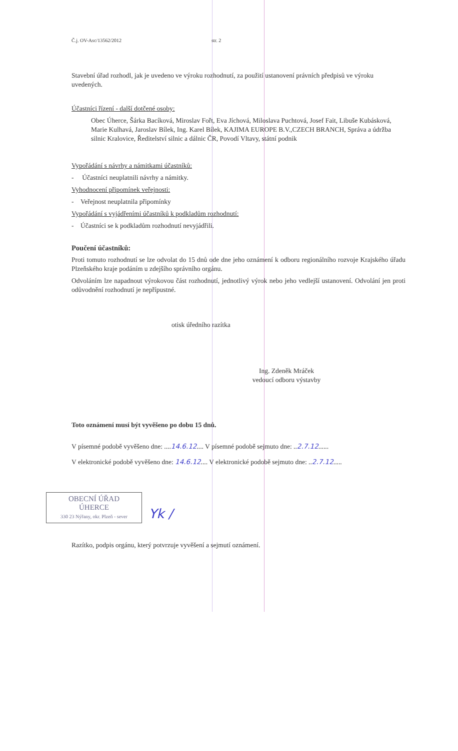Č.j. OV-Asc/13562/2012 str. 2
Stavební úřad rozhodl, jak je uvedeno ve výroku rozhodnutí, za použití ustanovení právních předpisů ve výroku uvedených.
Účastníci řízení - další dotčené osoby:
Obec Úherce, Šárka Bacíková, Miroslav Fořt, Eva Jíchová, Miloslava Puchtová, Josef Fait, Libuše Kubásková, Marie Kulhavá, Jaroslav Bílek, Ing. Karel Bílek, KAJIMA EUROPE B.V.,CZECH BRANCH, Správa a údržba silnic Kralovice, Ředitelství silnic a dálnic ČR, Povodí Vltavy, státní podnik
Vypořádání s návrhy a námitkami účastníků:
- Účastníci neuplatnili návrhy a námitky.
Vyhodnocení připomínek veřejnosti:
- Veřejnost neuplatnila připomínky
Vypořádání s vyjádřeními účastníků k podkladům rozhodnutí:
- Účastníci se k podkladům rozhodnutí nevyjádřili.
Poučení účastníků:
Proti tomuto rozhodnutí se lze odvolat do 15 dnů ode dne jeho oznámení k odboru regionálního rozvoje Krajského úřadu Plzeňského kraje podáním u zdejšího správního orgánu.
Odvoláním lze napadnout výrokovou část rozhodnutí, jednotlivý výrok nebo jeho vedlejší ustanovení. Odvolání jen proti odůvodnění rozhodnutí je nepřípustné.
otisk úředního razítka
Ing. Zdeněk Mráček
vedoucí odboru výstavby
Toto oznámení musí být vyvěšeno po dobu 15 dnů.
V písemné podobě vyvěšeno dne: ....14.6.12.... V písemné podobě sejmuto dne: ..2.7.12......
V elektronické podobě vyvěšeno dne: 14.6.12.... V elektronické podobě sejmuto dne: ..2.7.12.....
OBECNÍ ÚŘAD
ÚHERCE
330 23 Nýřany, okr. Plzeň - sever
Yk /
Razítko, podpis orgánu, který potvrzuje vyvěšení a sejmutí oznámení.